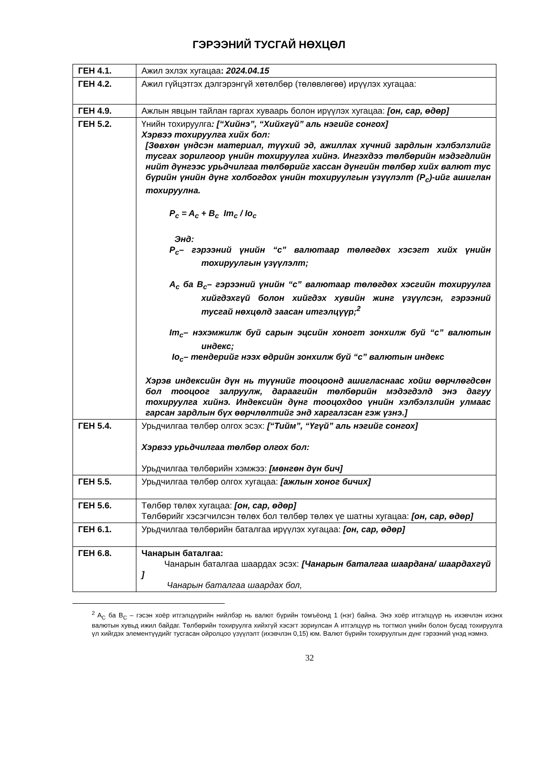ГЭРЭЭНИЙ ТУСГАЙ НӨХЦӨЛ
| ГЕН 4.1. | Ажил эхлэх хугацаа : 2024.04.15 |
| ГЕН 4.2. | Ажил гүйцэтгэх дэлгэрэнгүй хөтөлбөр (төлөвлөгөө) ирүүлэх хугацаа: |
| ГЕН 4.9. | Ажлын явцын тайлан гаргах хуваарь болон ирүүлэх хугацаа: [он, сар, өдөр] |
| ГЕН 5.2. | Үнийн тохируулга : [“Хийнэ”, “Хийхгүй” аль нэгийг сонгох] Хэрвээ тохируулга хийх бол: [Зөвхөн үндсэн материал, түүхий эд, ажиллах хүчний зардлын хэлбэлзлийг тусгах зорилгоор үнийн тохируулга хийнэ. Ингэхдээ төлбөрийн мэдэгдлийн нийт дүнгээс урьдчилгаа төлбөрийг хассан дүнгийн төлбөр хийх валют тус бүрийн үнийн дүнг холбогдох үнийн тохируулгын үзүүлэлт (P<sub>c</sub>)-ийг ашиглан тохируулна. P<sub>c</sub> = A<sub>c</sub> + B<sub>c</sub> Im<sub>c</sub> / Io<sub>c</sub> Энд: P<sub>c</sub>– гэрээний үнийн “c” валютаар төлөгдөх хэсэгт хийх үнийн тохируулгын үзүүлэлт; A<sub>c</sub> ба B<sub>c</sub>– гэрээний үнийн “c” валютаар төлөгдөх хэсгийн тохируулга хийгдэхгүй болон хийгдэх хувийн жинг үзүүлсэн, гэрээний тусгай нөхцөлд заасан итгэлцүүр;<sup>2</sup> Im<sub>c</sub>– нэхэмжилж буй сарын эцсийн хоногт зонхилж буй “c” валютын индекс; Io<sub>c</sub>– тендерийг нээх өдрийн зонхилж буй “c” валютын индекс Хэрэв индексийн дүн нь түүнийг тооцоонд ашигласнаас хойш өөрчлөгдсөн бол тооцоог залруулж, дараагийн төлбөрийн мэдэгдэлд энэ дагуу тохируулга хийнэ. Индексийн дүнг тооцохдоо үнийн хэлбэлзлийн улмаас гарсан зардлын бүх өөрчлөлтийг энд харгалзсан гэж үзнэ.] |
| ГЕН 5.4. | Урьдчилгаа төлбөр олгох эсэх: [“Тийм”, “Үгүй” аль нэгийг сонгох] Хэрвээ урьдчилгаа төлбөр олгох бол: Урьдчилгаа төлбөрийн хэмжээ: [мөнгөн дүн бич] |
| ГЕН 5.5. | Урьдчилгаа төлбөр олгох хугацаа: [ажлын хоног бичих] |
| ГЕН 5.6. | Төлбөр төлөх хугацаа: [он, сар, өдөр] Төлбөрийг хэсэгчилсэн төлөх бол төлбөр төлөх үе шатны хугацаа: [он, сар, өдөр] |
| ГЕН 6.1. | Урьдчилгаа төлбөрийн баталгаа ирүүлэх хугацаа: [он, сар, өдөр] |
| ГЕН 6.8. | Чанарын баталгаа: Чанарын баталгаа шаардах эсэх: [Чанарын баталгаа шаардана/ шаардахгүй ] Чанарын баталгаа шаардах бол, |
<sup>2</sup> A<sub>C</sub> ба B<sub>C</sub> – гэсэн хоёр итгэлцүүрийн нийлбэр нь валют бүрийн томъёонд 1 (нэг) байна. Энэ хоёр итгэлцүүр нь ихэвчлэн ихэнх валютын хувьд ижил байдаг. Төлбөрийн тохируулга хийхгүй хэсэгт зориулсан А итгэлцүүр нь тогтмол үнийн болон бусад тохируулга үл хийгдэх элементүүдийг тусгасан ойролцоо үзүүлэлт (ихэвчлэн 0,15) юм. Валют бүрийн тохируулгын дүнг гэрээний үнэд нэмнэ.
32